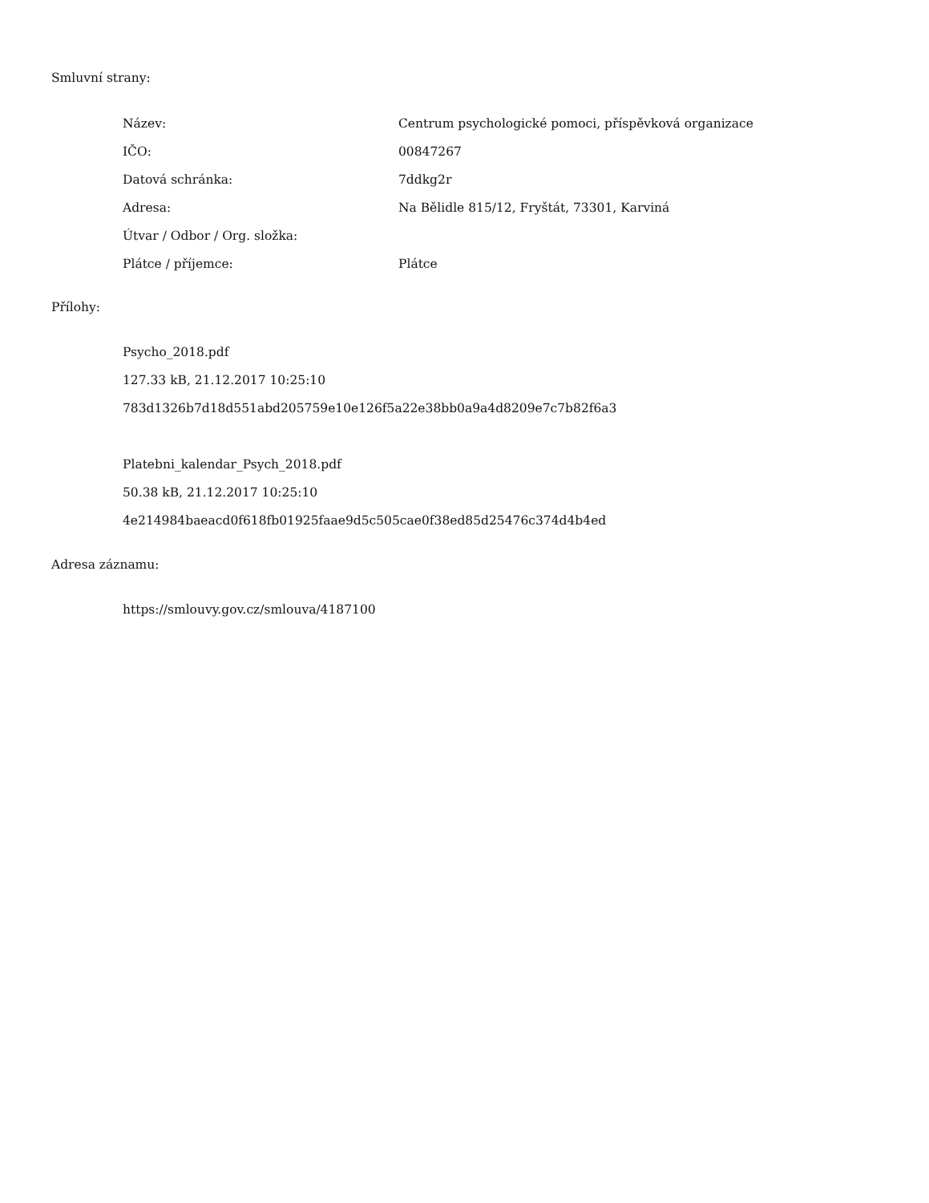Smluvní strany:
| Název: | Centrum psychologické pomoci, příspěvková organizace |
| IČO: | 00847267 |
| Datová schránka: | 7ddkg2r |
| Adresa: | Na Bělidle 815/12, Fryštát, 73301, Karviná |
| Útvar / Odbor / Org. složka: | |
| Plátce / příjemce: | Plátce |
Přílohy:
Psycho_2018.pdf
127.33 kB, 21.12.2017 10:25:10
783d1326b7d18d551abd205759e10e126f5a22e38bb0a9a4d8209e7c7b82f6a3
Platebni_kalendar_Psych_2018.pdf
50.38 kB, 21.12.2017 10:25:10
4e214984baeacd0f618fb01925faae9d5c505cae0f38ed85d25476c374d4b4ed
Adresa záznamu:
https://smlouvy.gov.cz/smlouva/4187100